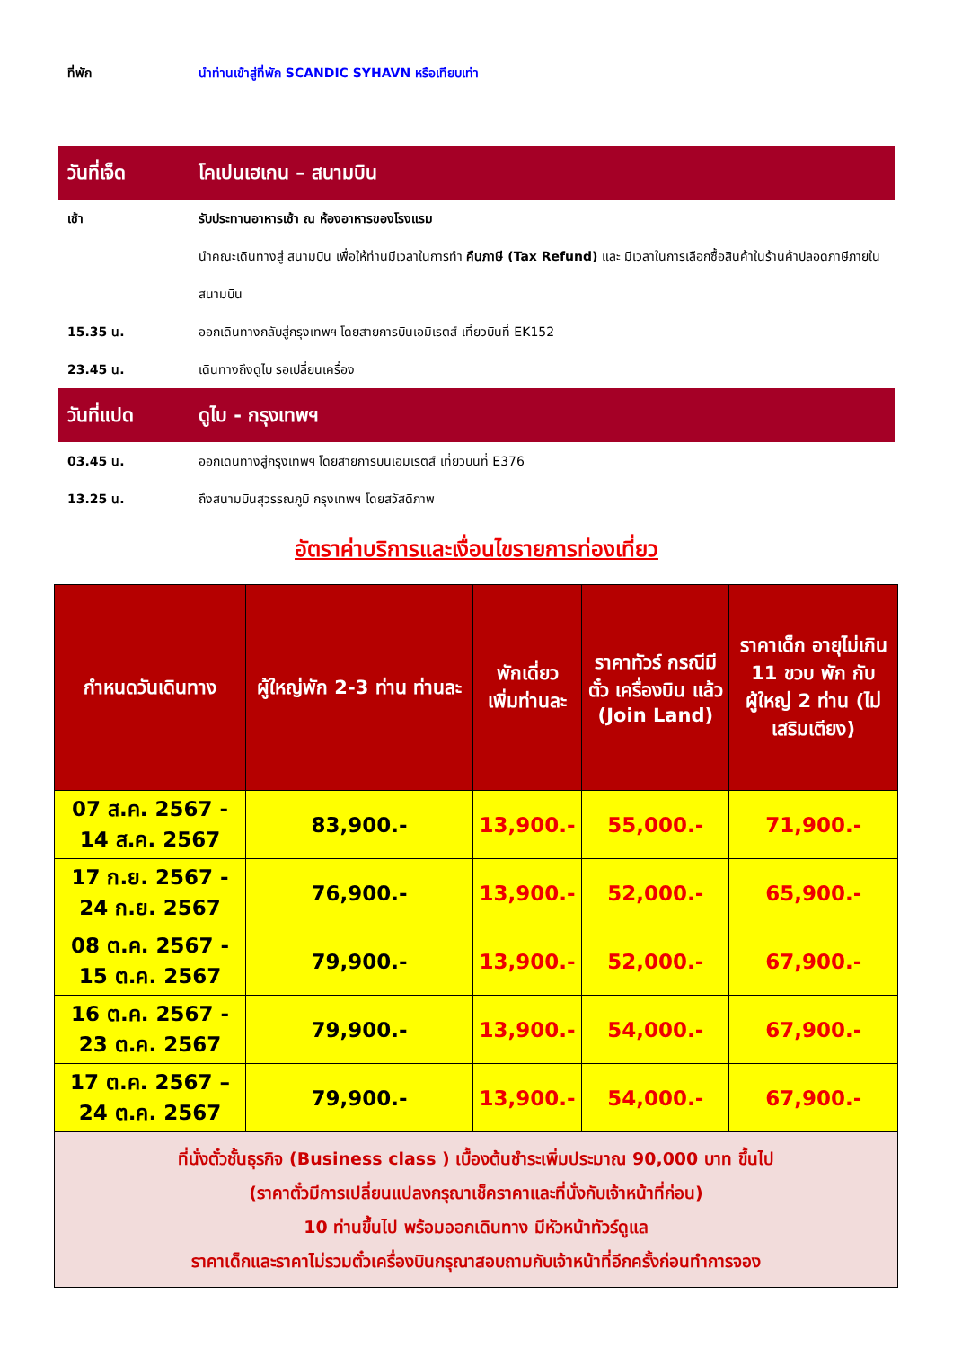ที่พัก นำท่านเข้าสู่ที่พัก SCANDIC SYHAVN หรือเทียบเท่า
วันที่เจ็ด โคเปนเฮเกน – สนามบิน
เช้า รับประทานอาหารเช้า ณ ห้องอาหารของโรงแรม
นำคณะเดินทางสู่ สนามบิน เพื่อให้ท่านมีเวลาในการทำ คืนภาษี (Tax Refund) และ มีเวลาในการเลือกซื้อสินค้าในร้านค้าปลอดภาษีภายในสนามบิน
15.35 น. ออกเดินทางกลับสู่กรุงเทพฯ โดยสายการบินเอมิเรตส์ เที่ยวบินที่ EK152
23.45 น. เดินทางถึงดูไบ รอเปลี่ยนเครื่อง
วันที่แปด ดูไบ - กรุงเทพฯ
03.45 น. ออกเดินทางสู่กรุงเทพฯ โดยสายการบินเอมิเรตส์ เที่ยวบินที่ E376
13.25 น. ถึงสนามบินสุวรรณภูมิ กรุงเทพฯ โดยสวัสดิภาพ
อัตราค่าบริการและเงื่อนไขรายการท่องเที่ยว
| กำหนดวันเดินทาง | ผู้ใหญ่พัก 2-3 ท่าน ท่านละ | พักเดี่ยว เพิ่มท่านละ | ราคาทัวร์ กรณีมีตั๋ว เครื่องบิน แล้ว (Join Land) | ราคาเด็ก อายุไม่เกิน 11 ขวบ พัก กับผู้ใหญ่ 2 ท่าน (ไม่ เสริมเตียง) |
| --- | --- | --- | --- | --- |
| 07 ส.ค. 2567 - 14 ส.ค. 2567 | 83,900.- | 13,900.- | 55,000.- | 71,900.- |
| 17 ก.ย. 2567 - 24 ก.ย. 2567 | 76,900.- | 13,900.- | 52,000.- | 65,900.- |
| 08 ต.ค. 2567 - 15 ต.ค. 2567 | 79,900.- | 13,900.- | 52,000.- | 67,900.- |
| 16 ต.ค. 2567 - 23 ต.ค. 2567 | 79,900.- | 13,900.- | 54,000.- | 67,900.- |
| 17 ต.ค. 2567 – 24 ต.ค. 2567 | 79,900.- | 13,900.- | 54,000.- | 67,900.- |
| ที่นั่งตั๋วชั้นธุรกิจ (Business class ) เบื้องต้นชำระเพิ่มประมาณ 90,000 บาท ขึ้นไป (ราคาตั๋วมีการเปลี่ยนแปลงกรุณาเช็คราคาและที่นั่งกับเจ้าหน้าที่ก่อน) 10 ท่านขึ้นไป พร้อมออกเดินทาง มีหัวหน้าทัวร์ดูแล ราคาเด็กและราคาไม่รวมตั๋วเครื่องบินกรุณาสอบถามกับเจ้าหน้าที่อีกครั้งก่อนทำการจอง | | | | |